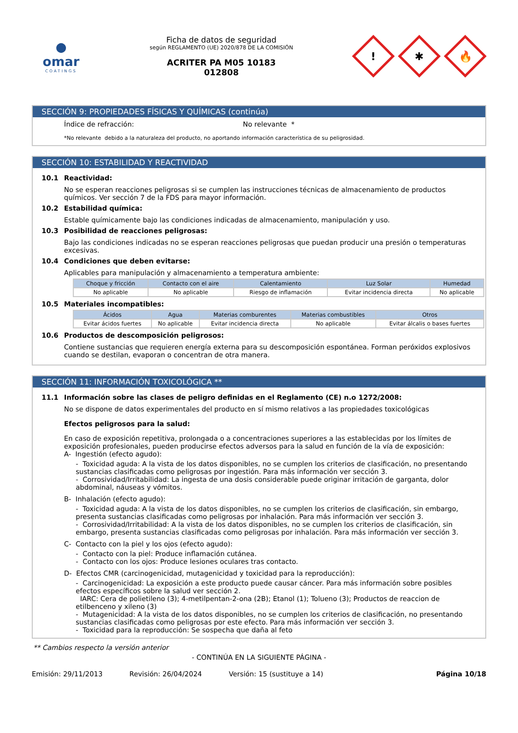●
omar
COATINGS
Ficha de datos de seguridad
según REGLAMENTO (UE) 2020/878 DE LA COMISIÓN
ACRITER PA M05 10183
012808
!
✱
🔥
SECCIÓN 9: PROPIEDADES FÍSICAS Y QUÍMICAS (continúa)
Índice de refracción: No relevante *
*No relevante debido a la naturaleza del producto, no aportando información característica de su peligrosidad.
SECCIÓN 10: ESTABILIDAD Y REACTIVIDAD
10.1 Reactividad:
No se esperan reacciones peligrosas si se cumplen las instrucciones técnicas de almacenamiento de productos químicos. Ver sección 7 de la FDS para mayor información.
10.2 Estabilidad química:
Estable químicamente bajo las condiciones indicadas de almacenamiento, manipulación y uso.
10.3 Posibilidad de reacciones peligrosas:
Bajo las condiciones indicadas no se esperan reacciones peligrosas que puedan producir una presión o temperaturas excesivas.
10.4 Condiciones que deben evitarse:
Aplicables para manipulación y almacenamiento a temperatura ambiente:
| Choque y fricción | Contacto con el aire | Calentamiento | Luz Solar | Humedad |
| --- | --- | --- | --- | --- |
| No aplicable | No aplicable | Riesgo de inflamación | Evitar incidencia directa | No aplicable |
10.5 Materiales incompatibles:
| Ácidos | Agua | Materias comburentes | Materias combustibles | Otros |
| --- | --- | --- | --- | --- |
| Evitar ácidos fuertes | No aplicable | Evitar incidencia directa | No aplicable | Evitar álcalis o bases fuertes |
10.6 Productos de descomposición peligrosos:
Contiene sustancias que requieren energía externa para su descomposición espontánea. Forman peróxidos explosivos cuando se destilan, evaporan o concentran de otra manera.
SECCIÓN 11: INFORMACIÓN TOXICOLÓGICA **
11.1 Información sobre las clases de peligro definidas en el Reglamento (CE) n.o 1272/2008:
No se dispone de datos experimentales del producto en sí mismo relativos a las propiedades toxicológicas
Efectos peligrosos para la salud:
En caso de exposición repetitiva, prolongada o a concentraciones superiores a las establecidas por los límites de exposición profesionales, pueden producirse efectos adversos para la salud en función de la vía de exposición:
A- Ingestión (efecto agudo):
- Toxicidad aguda: A la vista de los datos disponibles, no se cumplen los criterios de clasificación, no presentando sustancias clasificadas como peligrosas por ingestión. Para más información ver sección 3.
- Corrosividad/Irritabilidad: La ingesta de una dosis considerable puede originar irritación de garganta, dolor abdominal, náuseas y vómitos.
B- Inhalación (efecto agudo):
- Toxicidad aguda: A la vista de los datos disponibles, no se cumplen los criterios de clasificación, sin embargo, presenta sustancias clasificadas como peligrosas por inhalación. Para más información ver sección 3.
- Corrosividad/Irritabilidad: A la vista de los datos disponibles, no se cumplen los criterios de clasificación, sin embargo, presenta sustancias clasificadas como peligrosas por inhalación. Para más información ver sección 3.
C- Contacto con la piel y los ojos (efecto agudo):
- Contacto con la piel: Produce inflamación cutánea.
- Contacto con los ojos: Produce lesiones oculares tras contacto.
D- Efectos CMR (carcinogenicidad, mutagenicidad y toxicidad para la reproducción):
- Carcinogenicidad: La exposición a este producto puede causar cáncer. Para más información sobre posibles efectos específicos sobre la salud ver sección 2.
IARC: Cera de polietileno (3); 4-metilpentan-2-ona (2B); Etanol (1); Tolueno (3); Productos de reaccion de etilbenceno y xileno (3)
- Mutagenicidad: A la vista de los datos disponibles, no se cumplen los criterios de clasificación, no presentando sustancias clasificadas como peligrosas por este efecto. Para más información ver sección 3.
- Toxicidad para la reproducción: Se sospecha que daña al feto
** Cambios respecto la versión anterior
- CONTINÚA EN LA SIGUIENTE PÁGINA -
Emisión: 29/11/2013 Revisión: 26/04/2024 Versión: 15 (sustituye a 14) Página 10/18